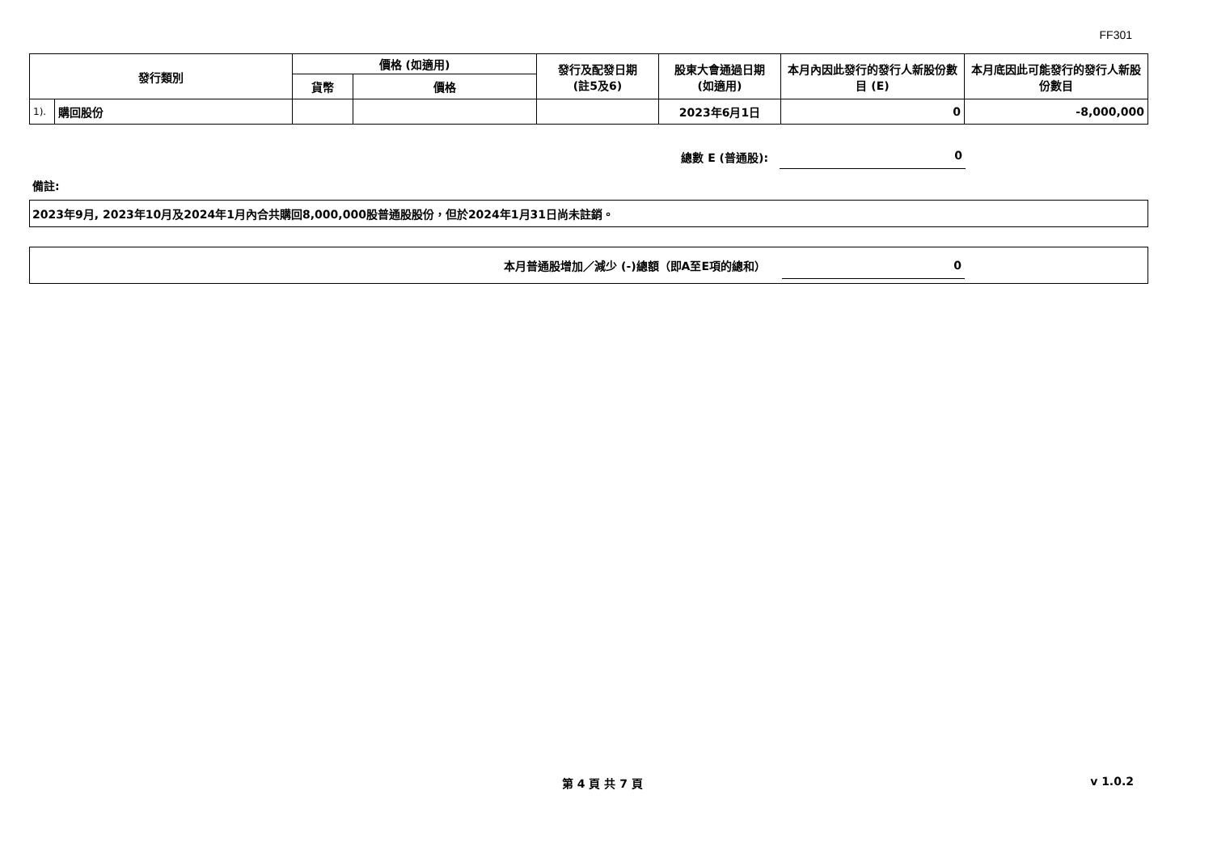FF301
| 發行類別 | | 價格 (如適用) | | 發行及配發日期 (註5及6) | 股東大會通過日期 (如適用) | 本月內因此發行的發行人新股份數目 (E) | 本月底因此可能發行的發行人新股份數目 |
| --- | --- | --- | --- | --- | --- | --- | --- |
| | | 貨幣 | 價格 | | | | |
| 1). | 購回股份 | | | | 2023年6月1日 | 0 | -8,000,000 |
總數 E (普通股): 0
備註:
2023年9月, 2023年10月及2024年1月內合共購回8,000,000股普通股股份，但於2024年1月31日尚未註銷。
本月普通股增加／減少 (-)總額（即A至E項的總和） 0
第 4 頁 共 7 頁 v 1.0.2